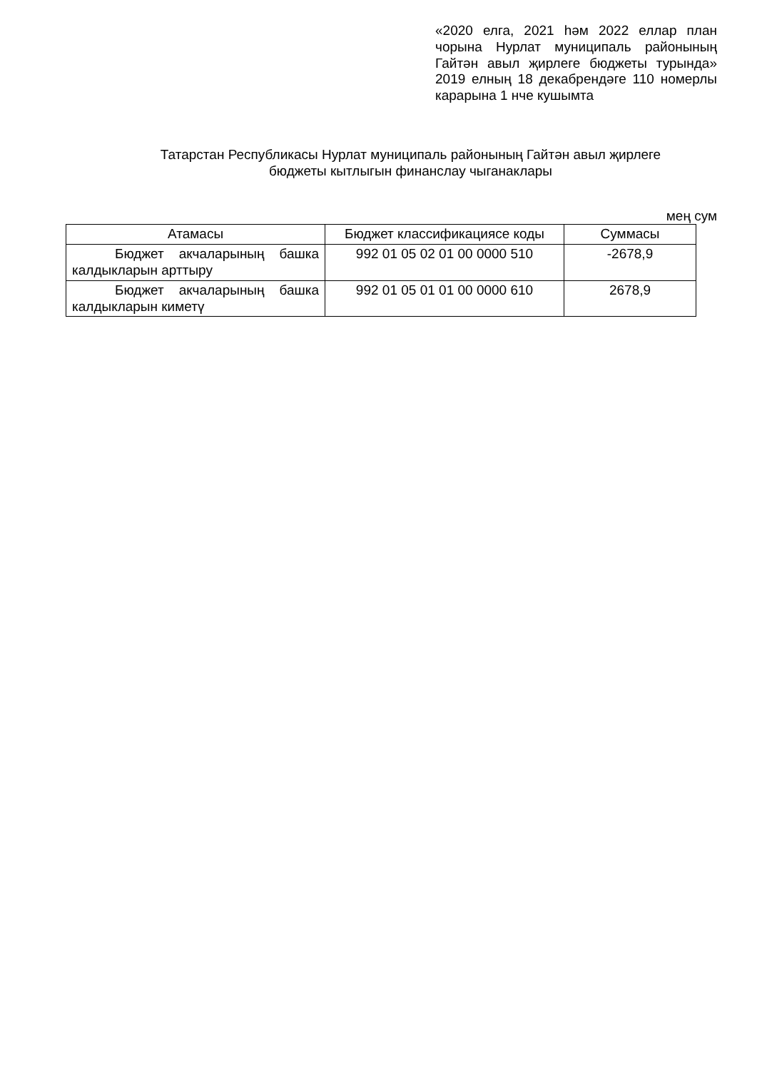«2020 елга, 2021 һәм 2022 еллар план чорына Нурлат муниципаль районының Гайтән авыл җирлеге бюджеты турында» 2019 елның 18 декабрендәге 110 номерлы карарына 1 нче кушымта
Татарстан Республикасы Нурлат муниципаль районының Гайтән авыл җирлеге
бюджеты кытлыгын финанслау чыганаклары
мең сум
| Атамасы | Бюджет классификациясе коды | Суммасы |
| --- | --- | --- |
| Бюджет акчаларының башка калдыкларын арттыру | 992 01 05 02 01 00 0000 510 | -2678,9 |
| Бюджет акчаларының башка калдыкларын киметү | 992 01 05 01 01 00 0000 610 | 2678,9 |